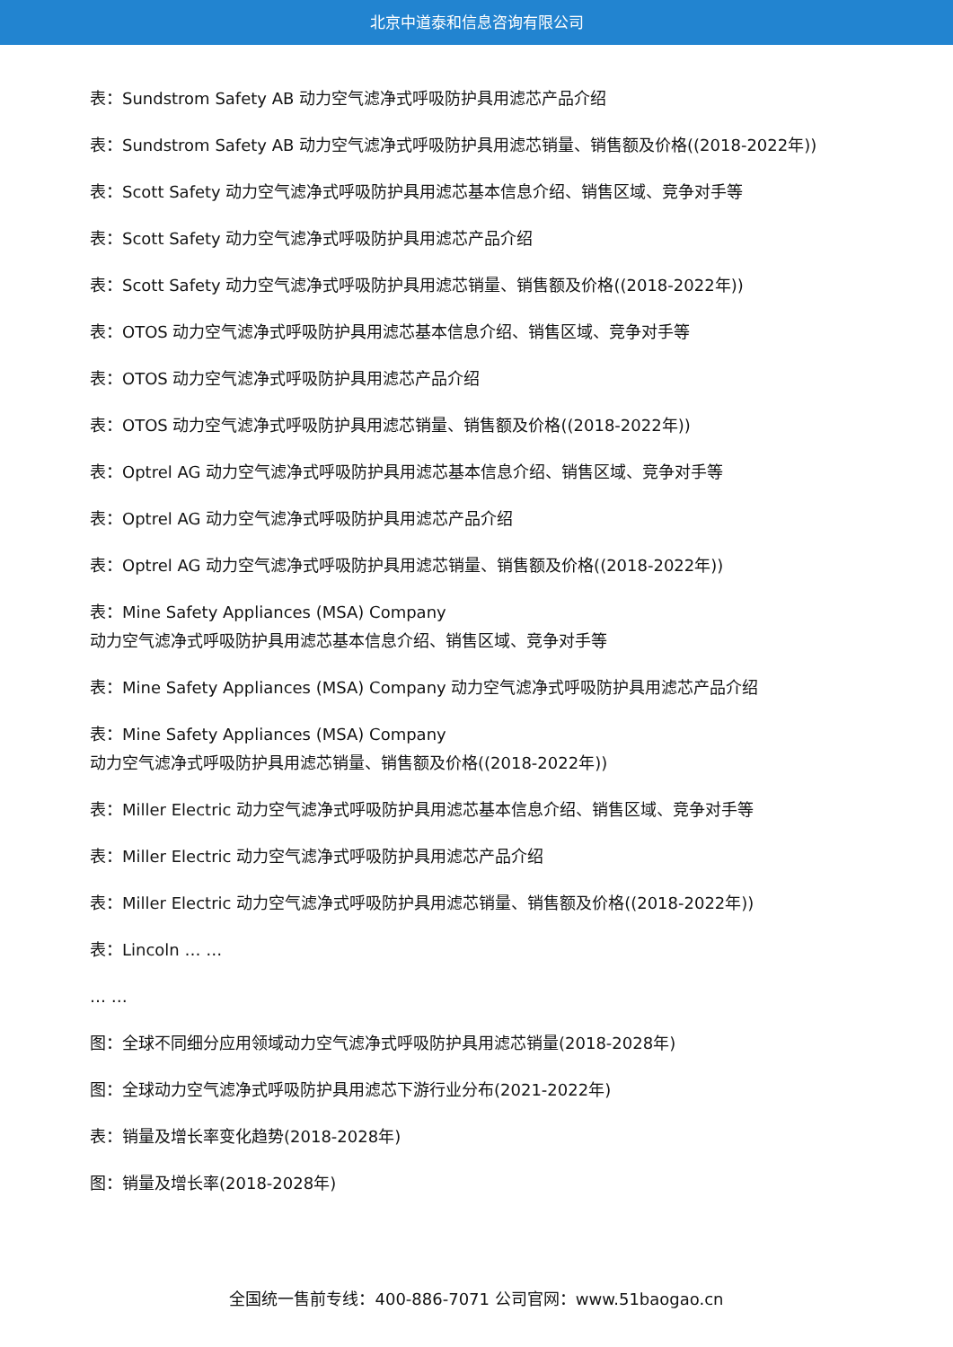北京中道泰和信息咨询有限公司
表：Sundstrom Safety AB 动力空气滤净式呼吸防护具用滤芯产品介绍
表：Sundstrom Safety AB 动力空气滤净式呼吸防护具用滤芯销量、销售额及价格((2018-2022年))
表：Scott Safety 动力空气滤净式呼吸防护具用滤芯基本信息介绍、销售区域、竞争对手等
表：Scott Safety 动力空气滤净式呼吸防护具用滤芯产品介绍
表：Scott Safety 动力空气滤净式呼吸防护具用滤芯销量、销售额及价格((2018-2022年))
表：OTOS 动力空气滤净式呼吸防护具用滤芯基本信息介绍、销售区域、竞争对手等
表：OTOS 动力空气滤净式呼吸防护具用滤芯产品介绍
表：OTOS 动力空气滤净式呼吸防护具用滤芯销量、销售额及价格((2018-2022年))
表：Optrel AG 动力空气滤净式呼吸防护具用滤芯基本信息介绍、销售区域、竞争对手等
表：Optrel AG 动力空气滤净式呼吸防护具用滤芯产品介绍
表：Optrel AG 动力空气滤净式呼吸防护具用滤芯销量、销售额及价格((2018-2022年))
表：Mine Safety Appliances (MSA) Company
动力空气滤净式呼吸防护具用滤芯基本信息介绍、销售区域、竞争对手等
表：Mine Safety Appliances (MSA) Company 动力空气滤净式呼吸防护具用滤芯产品介绍
表：Mine Safety Appliances (MSA) Company
动力空气滤净式呼吸防护具用滤芯销量、销售额及价格((2018-2022年))
表：Miller Electric 动力空气滤净式呼吸防护具用滤芯基本信息介绍、销售区域、竞争对手等
表：Miller Electric 动力空气滤净式呼吸防护具用滤芯产品介绍
表：Miller Electric 动力空气滤净式呼吸防护具用滤芯销量、销售额及价格((2018-2022年))
表：Lincoln … …
… …
图：全球不同细分应用领域动力空气滤净式呼吸防护具用滤芯销量(2018-2028年)
图：全球动力空气滤净式呼吸防护具用滤芯下游行业分布(2021-2022年)
表：销量及增长率变化趋势(2018-2028年)
图：销量及增长率(2018-2028年)
全国统一售前专线：400-886-7071 公司官网：www.51baogao.cn